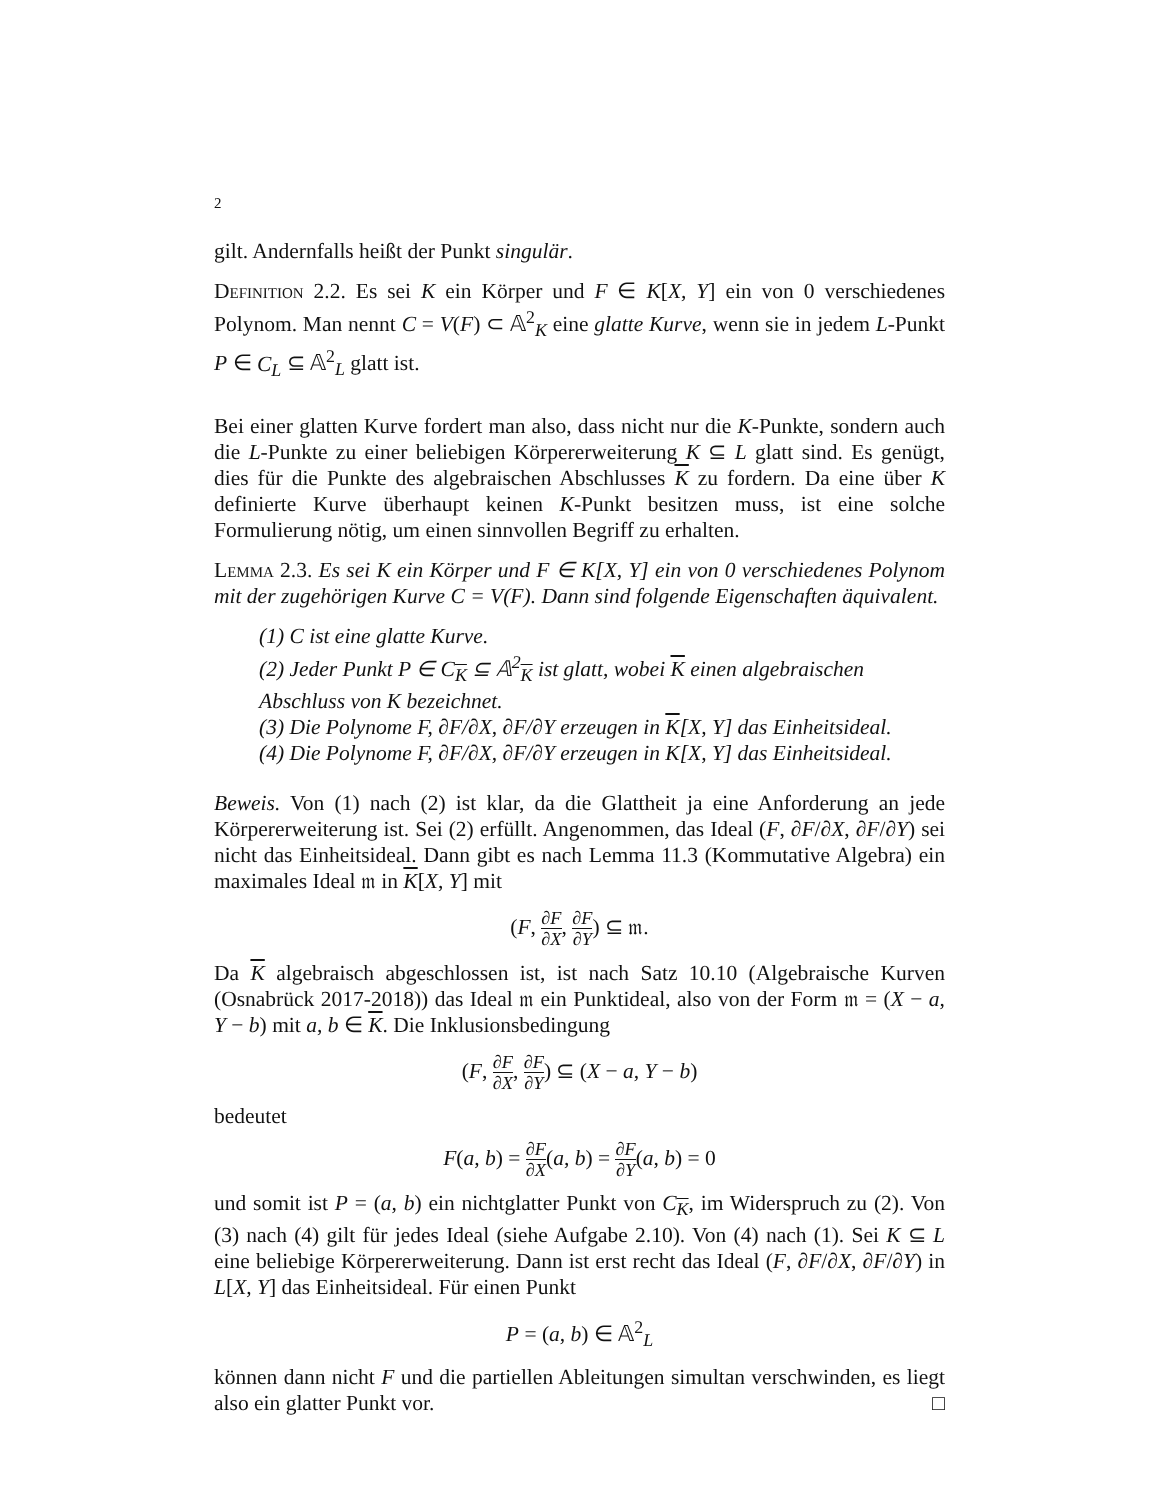2
gilt. Andernfalls heißt der Punkt singulär.
Definition 2.2. Es sei K ein Körper und F ∈ K[X, Y] ein von 0 verschiedenes Polynom. Man nennt C = V(F) ⊂ 𝔸<sup>2</sup><sub>K</sub> eine glatte Kurve, wenn sie in jedem L-Punkt P ∈ C<sub>L</sub> ⊆ 𝔸<sup>2</sup><sub>L</sub> glatt ist.
Bei einer glatten Kurve fordert man also, dass nicht nur die K-Punkte, sondern auch die L-Punkte zu einer beliebigen Körpererweiterung K ⊆ L glatt sind. Es genügt, dies für die Punkte des algebraischen Abschlusses K zu fordern. Da eine über K definierte Kurve überhaupt keinen K-Punkt besitzen muss, ist eine solche Formulierung nötig, um einen sinnvollen Begriff zu erhalten.
Lemma 2.3. Es sei K ein Körper und F ∈ K[X, Y] ein von 0 verschiedenes Polynom mit der zugehörigen Kurve C = V(F). Dann sind folgende Eigenschaften äquivalent.
(1) C ist eine glatte Kurve.
(2) Jeder Punkt P ∈ C<sub>K</sub> ⊆ 𝔸<sup>2</sup><sub>K</sub> ist glatt, wobei K einen algebraischen Abschluss von K bezeichnet.
(3) Die Polynome F, ∂F/∂X, ∂F/∂Y erzeugen in K[X, Y] das Einheitsideal.
(4) Die Polynome F, ∂F/∂X, ∂F/∂Y erzeugen in K[X, Y] das Einheitsideal.
Beweis. Von (1) nach (2) ist klar, da die Glattheit ja eine Anforderung an jede Körpererweiterung ist. Sei (2) erfüllt. Angenommen, das Ideal (F, ∂F/∂X, ∂F/∂Y) sei nicht das Einheitsideal. Dann gibt es nach Lemma 11.3 (Kommutative Algebra) ein maximales Ideal 𝔪 in K[X, Y] mit
(F, ∂F ∂X, ∂F ∂Y) ⊆ 𝔪.
Da K algebraisch abgeschlossen ist, ist nach Satz 10.10 (Algebraische Kurven (Osnabrück 2017-2018)) das Ideal 𝔪 ein Punktideal, also von der Form 𝔪 = (X − a, Y − b) mit a, b ∈ K. Die Inklusionsbedingung
(F, ∂F ∂X, ∂F ∂Y) ⊆ (X − a, Y − b)
bedeutet
F(a, b) = ∂F ∂X(a, b) = ∂F ∂Y(a, b) = 0
und somit ist P = (a, b) ein nichtglatter Punkt von C<sub>K</sub>, im Widerspruch zu (2). Von (3) nach (4) gilt für jedes Ideal (siehe Aufgabe 2.10). Von (4) nach (1). Sei K ⊆ L eine beliebige Körpererweiterung. Dann ist erst recht das Ideal (F, ∂F/∂X, ∂F/∂Y) in L[X, Y] das Einheitsideal. Für einen Punkt
P = (a, b) ∈ 𝔸<sup>2</sup><sub>L</sub>
können dann nicht F und die partiellen Ableitungen simultan verschwinden, es liegt also ein glatter Punkt vor. □